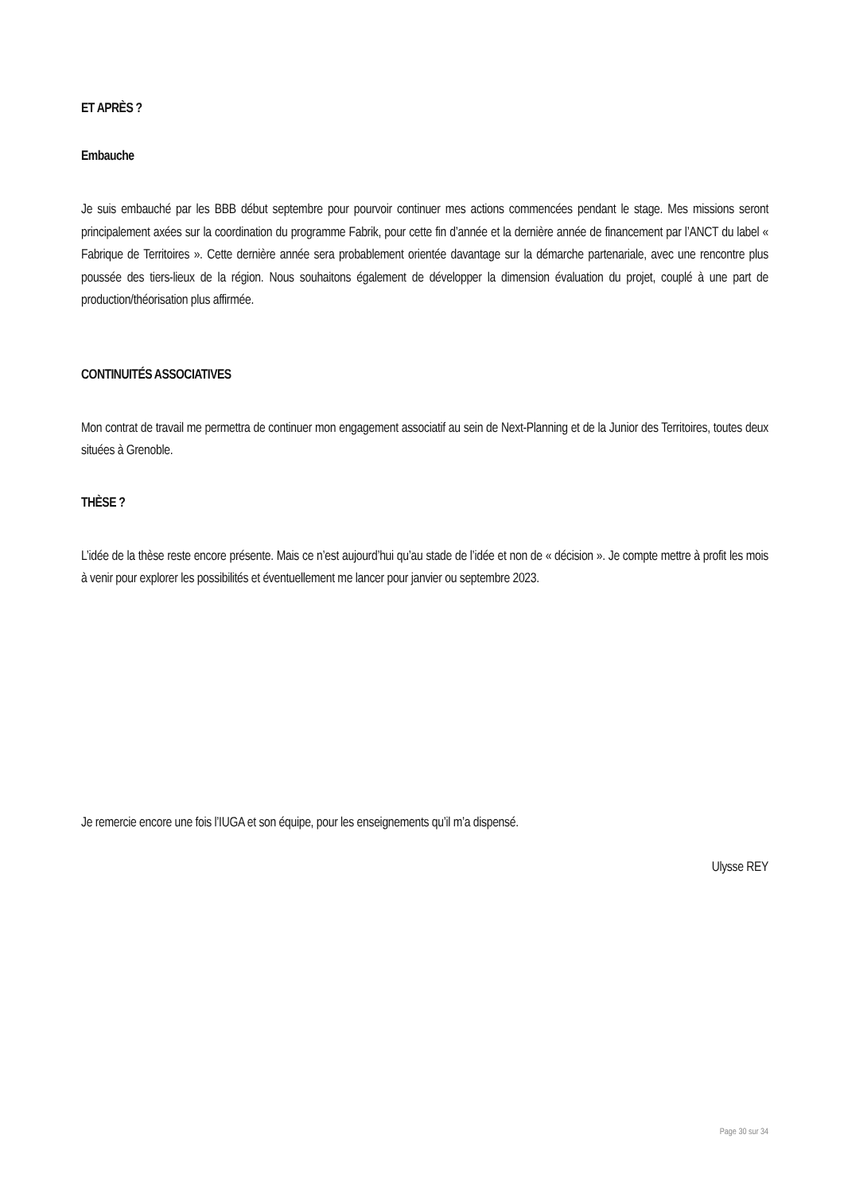ET APRÈS ?
Embauche
Je suis embauché par les BBB début septembre pour pourvoir continuer mes actions commencées pendant le stage. Mes missions seront principalement axées sur la coordination du programme Fabrik, pour cette fin d’année et la dernière année de financement par l’ANCT du label « Fabrique de Territoires ». Cette dernière année sera probablement orientée davantage sur la démarche partenariale, avec une rencontre plus poussée des tiers-lieux de la région. Nous souhaitons également de développer la dimension évaluation du projet, couplé à une part de production/théorisation plus affirmée.
CONTINUITÉS ASSOCIATIVES
Mon contrat de travail me permettra de continuer mon engagement associatif au sein de Next-Planning et de la Junior des Territoires, toutes deux situées à Grenoble.
THÈSE ?
L’idée de la thèse reste encore présente. Mais ce n’est aujourd’hui qu’au stade de l’idée et non de « décision ». Je compte mettre à profit les mois à venir pour explorer les possibilités et éventuellement me lancer pour janvier ou septembre 2023.
Je remercie encore une fois l’IUGA et son équipe, pour les enseignements qu’il m’a dispensé.
Ulysse REY
Page 30 sur 34